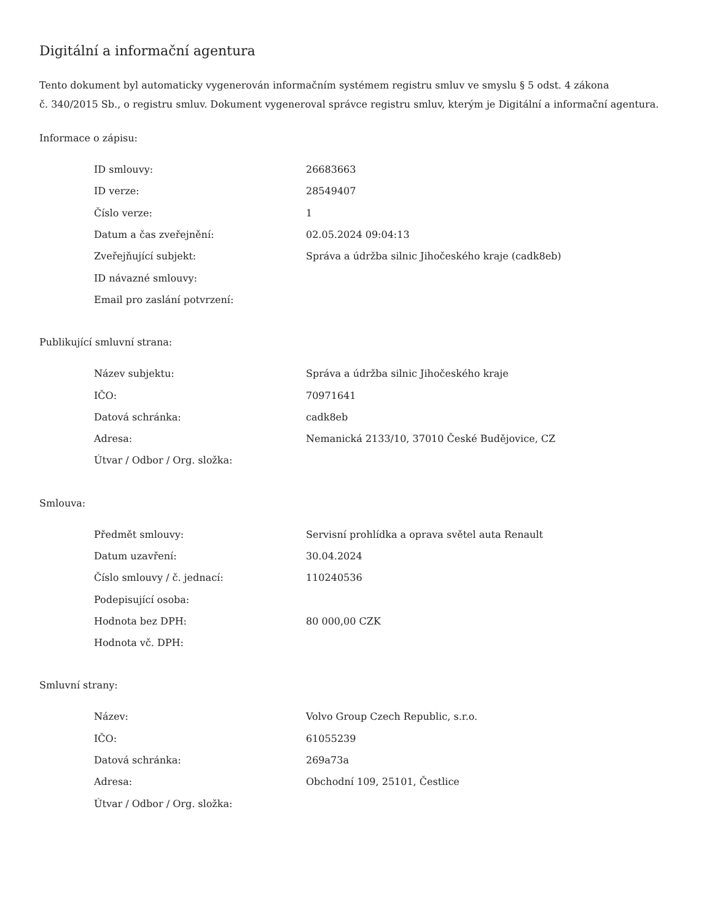Digitální a informační agentura
Tento dokument byl automaticky vygenerován informačním systémem registru smluv ve smyslu § 5 odst. 4 zákona
č. 340/2015 Sb., o registru smluv. Dokument vygeneroval správce registru smluv, kterým je Digitální a informační agentura.
Informace o zápisu:
| ID smlouvy: | 26683663 |
| ID verze: | 28549407 |
| Číslo verze: | 1 |
| Datum a čas zveřejnění: | 02.05.2024 09:04:13 |
| Zveřejňující subjekt: | Správa a údržba silnic Jihočeského kraje (cadk8eb) |
| ID návazné smlouvy: | |
| Email pro zaslání potvrzení: | |
Publikující smluvní strana:
| Název subjektu: | Správa a údržba silnic Jihočeského kraje |
| IČO: | 70971641 |
| Datová schránka: | cadk8eb |
| Adresa: | Nemanická 2133/10, 37010 České Budějovice, CZ |
| Útvar / Odbor / Org. složka: | |
Smlouva:
| Předmět smlouvy: | Servisní prohlídka a oprava světel auta Renault |
| Datum uzavření: | 30.04.2024 |
| Číslo smlouvy / č. jednací: | 110240536 |
| Podepisující osoba: | |
| Hodnota bez DPH: | 80 000,00 CZK |
| Hodnota vč. DPH: | |
Smluvní strany:
| Název: | Volvo Group Czech Republic, s.r.o. |
| IČO: | 61055239 |
| Datová schránka: | 269a73a |
| Adresa: | Obchodní 109, 25101, Čestlice |
| Útvar / Odbor / Org. složka: | |